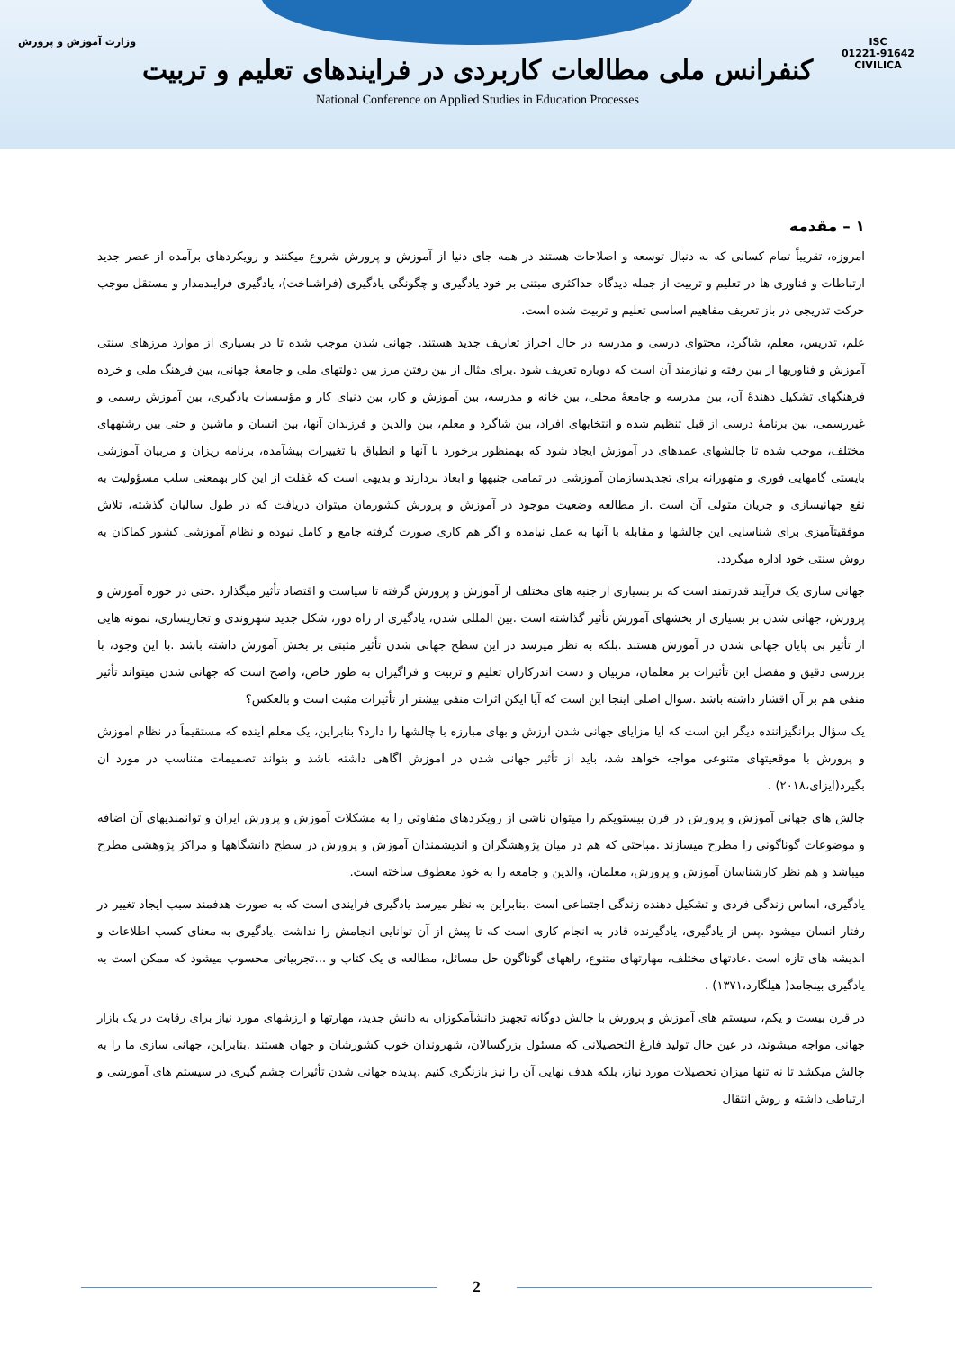ISC
01221-91642
CIVILICA
وزارت آموزش و پرورش
کنفرانس ملی مطالعات کاربردی در فرایندهای تعلیم و تربیت
National Conference on Applied Studies in Education Processes
۱ – مقدمه
امروزه، تقریباً تمام کسانی که به دنبال توسعه و اصلاحات هستند در همه جای دنیا از آموزش و پرورش شروع میکنند و رویکردهای برآمده از عصر جدید ارتباطات و فناوری ها در تعلیم و تربیت از جمله دیدگاه حداکثری مبتنی بر خود یادگیری و چگونگی یادگیری (فراشناخت)، یادگیری فرایندمدار و مستقل موجب حرکت تدریجی در باز تعریف مفاهیم اساسی تعلیم و تربیت شده است.
علم، تدریس، معلم، شاگرد، محتوای درسی و مدرسه در حال احراز تعاریف جدید هستند. جهانی شدن موجب شده تا در بسیاری از موارد مرزهای سنتی آموزش و فناوریها از بین رفته و نیازمند آن است که دوباره تعریف شود .برای مثال از بین رفتن مرز بین دولتهای ملی و جامعهٔ جهانی، بین فرهنگ ملی و خرده فرهنگهای تشکیل دهندهٔ آن، بین مدرسه و جامعهٔ محلی، بین خانه و مدرسه، بین آموزش و کار، بین دنیای کار و مؤسسات یادگیری، بین آموزش رسمی و غیررسمی، بین برنامهٔ درسی از قبل تنظیم شده و انتخابهای افراد، بین شاگرد و معلم، بین والدین و فرزندان آنها، بین انسان و ماشین و حتی بین رشتههای مختلف، موجب شده تا چالشهای عمدهای در آموزش ایجاد شود که بهمنظور برخورد با آنها و انطباق با تغییرات پیشآمده، برنامه ریزان و مربیان آموزشی بایستی گامهایی فوری و متهورانه برای تجدیدسازمان آموزشی در تمامی جنبهها و ابعاد بردارند و بدیهی است که غفلت از این کار بهمعنی سلب مسؤولیت به نفع جهانیسازی و جریان متولی آن است .از مطالعه وضعیت موجود در آموزش و پرورش کشورمان میتوان دریافت که در طول سالیان گذشته، تلاش موفقیتآمیزی برای شناسایی این چالشها و مقابله با آنها به عمل نیامده و اگر هم کاری صورت گرفته جامع و کامل نبوده و نظام آموزشی کشور کماکان به روش سنتی خود اداره میگردد.
جهانی سازی یک فرآیند قدرتمند است که بر بسیاری از جنبه های مختلف از آموزش و پرورش گرفته تا سیاست و اقتصاد تأثیر میگذارد .حتی در حوزه آموزش و پرورش، جهانی شدن بر بسیاری از بخشهای آموزش تأثیر گذاشته است .بین المللی شدن، یادگیری از راه دور، شکل جدید شهروندی و تجاریسازی، نمونه هایی از تأثیر بی پایان جهانی شدن در آموزش هستند .بلکه به نظر میرسد در این سطح جهانی شدن تأثیر مثبتی بر بخش آموزش داشته باشد .با این وجود، با بررسی دقیق و مفصل این تأثیرات بر معلمان، مربیان و دست اندرکاران تعلیم و تربیت و فراگیران به طور خاص، واضح است که جهانی شدن میتواند تأثیر منفی هم بر آن اقشار داشته باشد .سوال اصلی اینجا این است که آیا ایکن اثرات منفی بیشتر از تأثیرات مثبت است و بالعکس؟
یک سؤال برانگیزاننده دیگر این است که آیا مزایای جهانی شدن ارزش و بهای مبارزه با چالشها را دارد؟ بنابراین، یک معلم آینده که مستقیماً در نظام آموزش و پرورش با موقعیتهای متنوعی مواجه خواهد شد، باید از تأثیر جهانی شدن در آموزش آگاهی داشته باشد و بتواند تصمیمات متناسب در مورد آن بگیرد(ایزای،۲۰۱۸) .
چالش های جهانی آموزش و پرورش در قرن بیستویکم را میتوان ناشی از رویکردهای متفاوتی را به مشکلات آموزش و پرورش ایران و توانمندیهای آن اضافه و موضوعات گوناگونی را مطرح میسازند .مباحثی که هم در میان پژوهشگران و اندیشمندان آموزش و پرورش در سطح دانشگاهها و مراکز پژوهشی مطرح میباشد و هم نظر کارشناسان آموزش و پرورش، معلمان، والدین و جامعه را به خود معطوف ساخته است.
یادگیری، اساس زندگی فردی و تشکیل دهنده زندگی اجتماعی است .بنابراین به نظر میرسد یادگیری فرایندی است که به صورت هدفمند سبب ایجاد تغییر در رفتار انسان میشود .پس از یادگیری، یادگیرنده قادر به انجام کاری است که تا پیش از آن توانایی انجامش را نداشت .یادگیری به معنای کسب اطلاعات و اندیشه های تازه است .عادتهای مختلف، مهارتهای متنوع، راههای گوناگون حل مسائل، مطالعه ی یک کتاب و ...تجربیاتی محسوب میشود که ممکن است به یادگیری بینجامد( هیلگارد،۱۳۷۱) .
در قرن بیست و یکم، سیستم های آموزش و پرورش با چالش دوگانه تجهیز دانشآمکوزان به دانش جدید، مهارتها و ارزشهای مورد نیاز برای رقابت در یک بازار جهانی مواجه میشوند، در عین حال تولید فارغ التحصیلانی که مسئول بزرگسالان، شهروندان خوب کشورشان و جهان هستند .بنابراین، جهانی سازی ما را به چالش میکشد تا نه تنها میزان تحصیلات مورد نیاز، بلکه هدف نهایی آن را نیز بازنگری کنیم .پدیده جهانی شدن تأثیرات چشم گیری در سیستم های آموزشی و ارتباطی داشته و روش انتقال
2